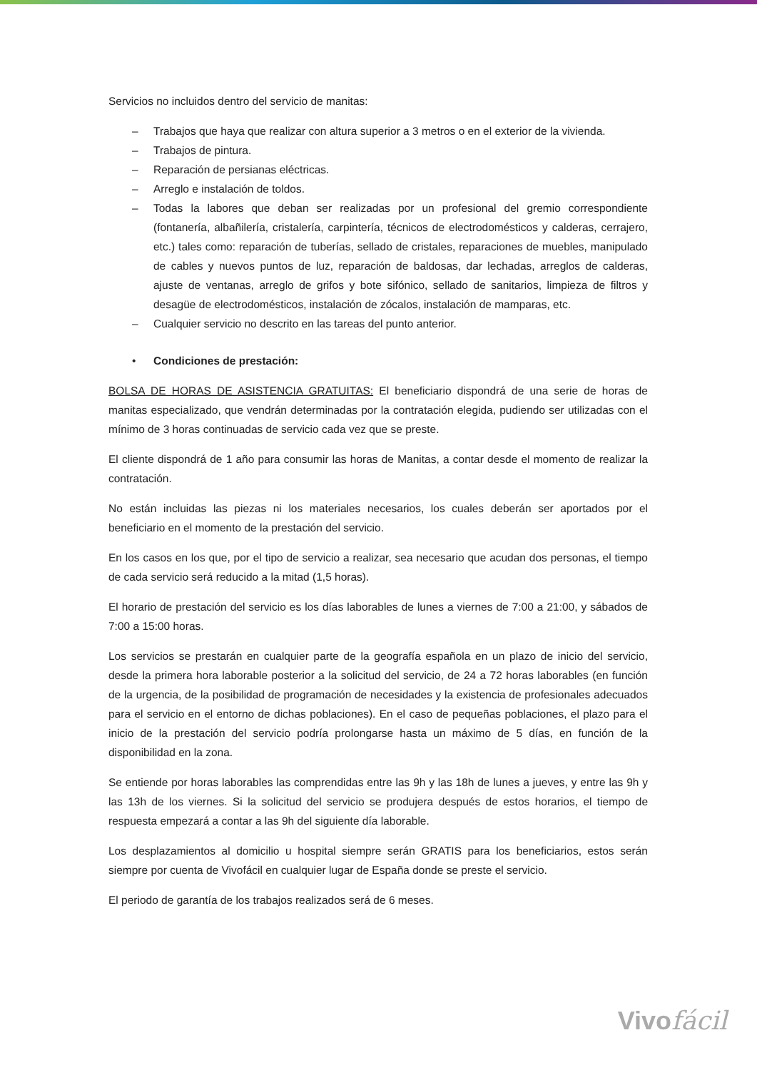Servicios no incluidos dentro del servicio de manitas:
– Trabajos que haya que realizar con altura superior a 3 metros o en el exterior de la vivienda.
– Trabajos de pintura.
– Reparación de persianas eléctricas.
– Arreglo e instalación de toldos.
– Todas la labores que deban ser realizadas por un profesional del gremio correspondiente (fontanería, albañilería, cristalería, carpintería, técnicos de electrodomésticos y calderas, cerrajero, etc.) tales como: reparación de tuberías, sellado de cristales, reparaciones de muebles, manipulado de cables y nuevos puntos de luz, reparación de baldosas, dar lechadas, arreglos de calderas, ajuste de ventanas, arreglo de grifos y bote sifónico, sellado de sanitarios, limpieza de filtros y desagüe de electrodomésticos, instalación de zócalos, instalación de mamparas, etc.
– Cualquier servicio no descrito en las tareas del punto anterior.
• Condiciones de prestación:
BOLSA DE HORAS DE ASISTENCIA GRATUITAS: El beneficiario dispondrá de una serie de horas de manitas especializado, que vendrán determinadas por la contratación elegida, pudiendo ser utilizadas con el mínimo de 3 horas continuadas de servicio cada vez que se preste.
El cliente dispondrá de 1 año para consumir las horas de Manitas, a contar desde el momento de realizar la contratación.
No están incluidas las piezas ni los materiales necesarios, los cuales deberán ser aportados por el beneficiario en el momento de la prestación del servicio.
En los casos en los que, por el tipo de servicio a realizar, sea necesario que acudan dos personas, el tiempo de cada servicio será reducido a la mitad (1,5 horas).
El horario de prestación del servicio es los días laborables de lunes a viernes de 7:00 a 21:00, y sábados de 7:00 a 15:00 horas.
Los servicios se prestarán en cualquier parte de la geografía española en un plazo de inicio del servicio, desde la primera hora laborable posterior a la solicitud del servicio, de 24 a 72 horas laborables (en función de la urgencia, de la posibilidad de programación de necesidades y la existencia de profesionales adecuados para el servicio en el entorno de dichas poblaciones). En el caso de pequeñas poblaciones, el plazo para el inicio de la prestación del servicio podría prolongarse hasta un máximo de 5 días, en función de la disponibilidad en la zona.
Se entiende por horas laborables las comprendidas entre las 9h y las 18h de lunes a jueves, y entre las 9h y las 13h de los viernes. Si la solicitud del servicio se produjera después de estos horarios, el tiempo de respuesta empezará a contar a las 9h del siguiente día laborable.
Los desplazamientos al domicilio u hospital siempre serán GRATIS para los beneficiarios, estos serán siempre por cuenta de Vivofácil en cualquier lugar de España donde se preste el servicio.
El periodo de garantía de los trabajos realizados será de 6 meses.
Vivofácil